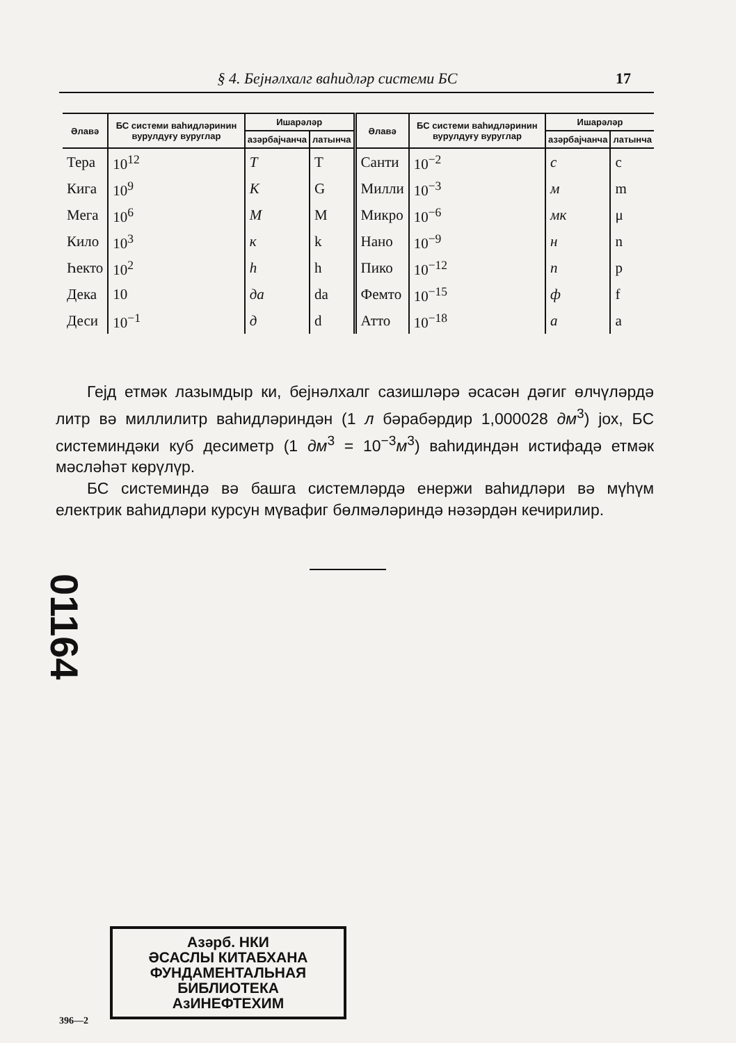§ 4. Бејнәлхалг ваһидләр системи БС 17
| Әлавә | БС системи ваһидләринин вурулдуғу вуруглар | Ишарәләр | | Әлавә | БС системи ваһидләринин вурулдуғу вуруглар | Ишарәләр | |
| --- | --- | --- | --- | --- | --- | --- | --- |
| | | азәрбајчанча | латынча | | | азәрбајчанча | латынча |
| Тера | 10<sup>12</sup> | Т | T | Санти | 10<sup>−2</sup> | с | c |
| Кига | 10<sup>9</sup> | К | G | Милли | 10<sup>−3</sup> | м | m |
| Мега | 10<sup>6</sup> | М | M | Микро | 10<sup>−6</sup> | мк | μ |
| Кило | 10<sup>3</sup> | к | k | Нано | 10<sup>−9</sup> | н | n |
| Һекто | 10<sup>2</sup> | h | h | Пико | 10<sup>−12</sup> | п | p |
| Дека | 10 | да | da | Фемто | 10<sup>−15</sup> | ф | f |
| Деси | 10<sup>−1</sup> | д | d | Атто | 10<sup>−18</sup> | а | a |
Гејд етмәк лазымдыр ки, бејнәлхалг сазишләрә әсасән дәгиг өлчүләрдә литр вә миллилитр ваһидләриндән (1 л бәрабәрдир 1,000028 дм<sup>3</sup>) јох, БС системиндәки куб десиметр (1 дм<sup>3</sup> = 10<sup>−3</sup>м<sup>3</sup>) ваһидиндән истифадә етмәк мәсләһәт көрүлүр.
БС системиндә вә башга системләрдә енержи ваһидләри вә мүһүм електрик ваһидләри курсун мүвафиг бөлмәләриндә нәзәрдән кечирилир.
01164
Азәрб. НКИ
ӘСАСЛЫ КИТАБХАНА
ФУНДАМЕНТАЛЬНАЯ
БИБЛИОТЕКА
АзИНЕФТЕХИМ
396—2